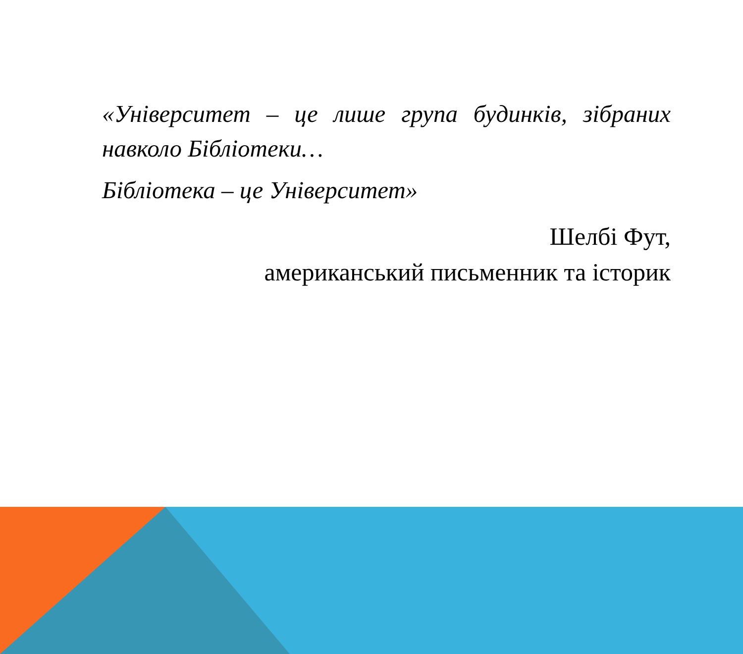«Університет – це лише група будинків, зібраних навколо Бібліотеки…
Бібліотека – це Університет»
Шелбі Фут,
американський письменник та історик